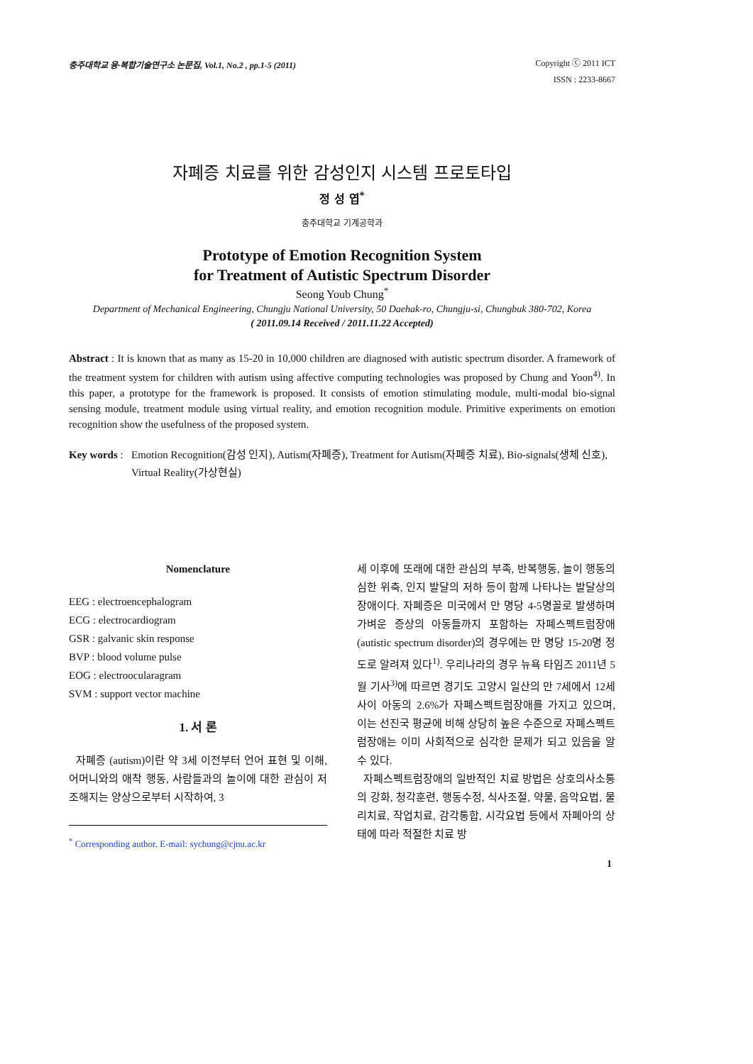충주대학교 융·복합기술연구소 논문집, Vol.1, No.2 , pp.1-5 (2011)
Copyright ⓒ 2011 ICT
ISSN : 2233-8667
자폐증 치료를 위한 감성인지 시스템 프로토타입
정 성 엽<sup>*</sup>
충주대학교 기계공학과
Prototype of Emotion Recognition System
for Treatment of Autistic Spectrum Disorder
Seong Youb Chung<sup>*</sup>
Department of Mechanical Engineering, Chungju National University, 50 Daehak-ro, Chungju-si, Chungbuk 380-702, Korea
( 2011.09.14 Received / 2011.11.22 Accepted)
Abstract : It is known that as many as 15-20 in 10,000 children are diagnosed with autistic spectrum disorder. A framework of the treatment system for children with autism using affective computing technologies was proposed by Chung and Yoon<sup>4)</sup>. In this paper, a prototype for the framework is proposed. It consists of emotion stimulating module, multi-modal bio-signal sensing module, treatment module using virtual reality, and emotion recognition module. Primitive experiments on emotion recognition show the usefulness of the proposed system.
Key words :
Emotion Recognition(감성 인지), Autism(자폐증), Treatment for Autism(자폐증 치료), Bio-signals(생체 신호), Virtual Reality(가상현실)
Nomenclature
EEG : electroencephalogram
ECG : electrocardiogram
GSR : galvanic skin response
BVP : blood volume pulse
EOG : electroocularagram
SVM : support vector machine
1. 서 론
자폐증 (autism)이란 약 3세 이전부터 언어 표현 및 이해, 어머니와의 애착 행동, 사람들과의 놀이에 대한 관심이 저조해지는 양상으로부터 시작하여, 3
<sup>*</sup> Corresponding author. E-mail: sychung@cjnu.ac.kr
세 이후에 또래에 대한 관심의 부족, 반복행동, 놀이 행동의 심한 위축, 인지 발달의 저하 등이 함께 나타나는 발달상의 장애이다. 자폐증은 미국에서 만 명당 4-5명꼴로 발생하며 가벼운 증상의 아동들까지 포함하는 자폐스펙트럼장애 (autistic spectrum disorder)의 경우에는 만 명당 15-20명 정도로 알려져 있다<sup>1)</sup>. 우리나라의 경우 뉴욕 타임즈 2011년 5월 기사<sup>3)</sup>에 따르면 경기도 고양시 일산의 만 7세에서 12세 사이 아동의 2.6%가 자폐스펙트럼장애를 가지고 있으며, 이는 선진국 평균에 비해 상당히 높은 수준으로 자폐스펙트럼장애는 이미 사회적으로 심각한 문제가 되고 있음을 알 수 있다.
자폐스펙트럼장애의 일반적인 치료 방법은 상호의사소통의 강화, 청각훈련, 행동수정, 식사조절, 약물, 음악요법, 물리치료, 작업치료, 감각통합, 시각요법 등에서 자폐아의 상태에 따라 적절한 치료 방
1